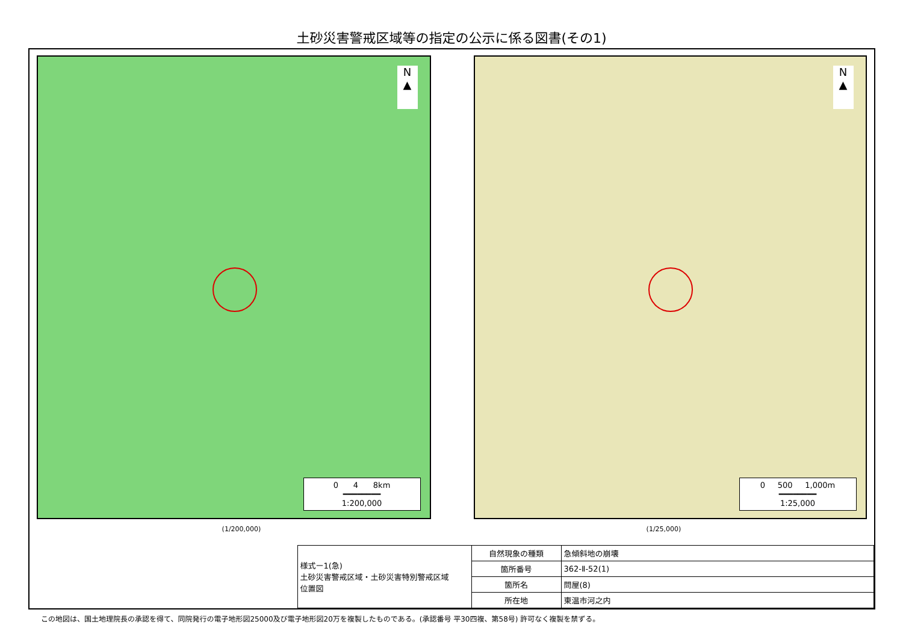土砂災害警戒区域等の指定の公示に係る図書(その1)
N
▲
0 4 8km
━━━━━━━━
1:200,000
N
▲
0 500 1,000m
━━━━━━━━
1:25,000
(1/200,000) (1/25,000)
| 様式ー1(急) 土砂災害警戒区域・土砂災害特別警戒区域 位置図 | 自然現象の種類 | 急傾斜地の崩壊 |
| | 箇所番号 | 362-Ⅱ-52(1) |
| | 箇所名 | 問屋(8) |
| | 所在地 | 東温市河之内 |
この地図は、国土地理院長の承認を得て、同院発行の電子地形図25000及び電子地形図20万を複製したものである。(承認番号 平30四複、第58号) 許可なく複製を禁ずる。